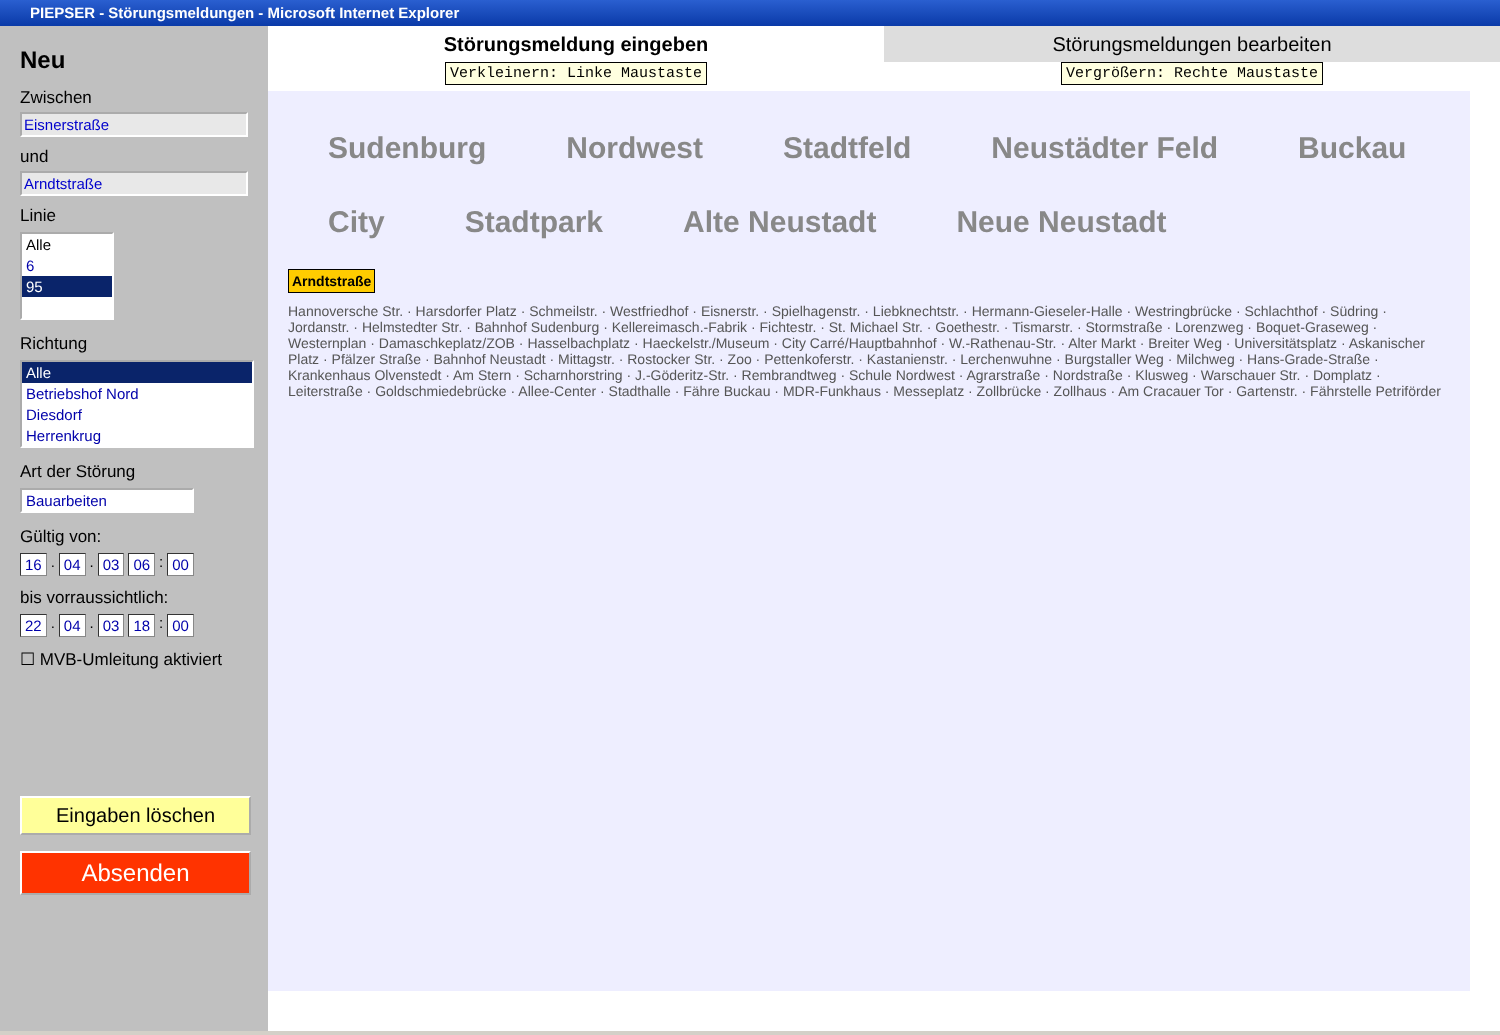PIEPSER - Störungsmeldungen - Microsoft Internet Explorer
Neu
Zwischen
Eisnerstraße
und
Arndtstraße
Linie
Alle
6
95
Richtung
Alle
Betriebshof Nord
Diesdorf
Herrenkrug
Art der Störung
Bauarbeiten
Gültig von:
16. 04. 03 06: 00
bis vorraussichtlich:
22. 04. 03 18: 00
☐ MVB-Umleitung aktiviert
Eingaben löschen
Absenden
Störungsmeldung eingeben Störungsmeldungen bearbeiten
Verkleinern: Linke Maustaste Vergrößern: Rechte Maustaste
Sudenburg Nordwest Stadtfeld Neustädter Feld Buckau City Stadtpark Alte Neustadt Neue Neustadt
Arndtstraße
Hannoversche Str. · Harsdorfer Platz · Schmeilstr. · Westfriedhof · Eisnerstr. · Spielhagenstr. · Liebknechtstr. · Hermann-Gieseler-Halle · Westringbrücke · Schlachthof · Südring · Jordanstr. · Helmstedter Str. · Bahnhof Sudenburg · Kellereimasch.-Fabrik · Fichtestr. · St. Michael Str. · Goethestr. · Tismarstr. · Stormstraße · Lorenzweg · Boquet-Graseweg · Westernplan · Damaschkeplatz/ZOB · Hasselbachplatz · Haeckelstr./Museum · City Carré/Hauptbahnhof · W.-Rathenau-Str. · Alter Markt · Breiter Weg · Universitätsplatz · Askanischer Platz · Pfälzer Straße · Bahnhof Neustadt · Mittagstr. · Rostocker Str. · Zoo · Pettenkoferstr. · Kastanienstr. · Lerchenwuhne · Burgstaller Weg · Milchweg · Hans-Grade-Straße · Krankenhaus Olvenstedt · Am Stern · Scharnhorstring · J.-Göderitz-Str. · Rembrandtweg · Schule Nordwest · Agrarstraße · Nordstraße · Klusweg · Warschauer Str. · Domplatz · Leiterstraße · Goldschmiedebrücke · Allee-Center · Stadthalle · Fähre Buckau · MDR-Funkhaus · Messeplatz · Zollbrücke · Zollhaus · Am Cracauer Tor · Gartenstr. · Fährstelle Petriförder